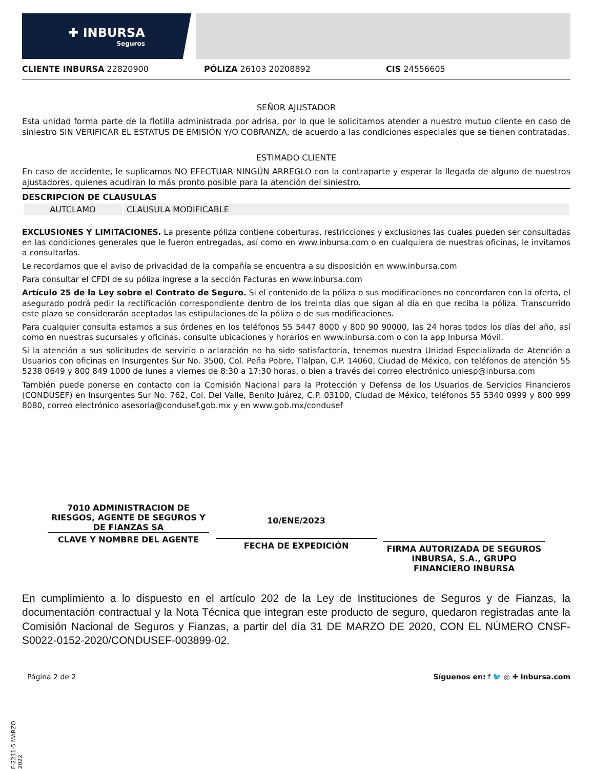✚ INBURSA
Seguros
CLIENTE INBURSA 22820900 PÓLIZA 26103 20208892 CIS 24556605
SEÑOR AJUSTADOR
Esta unidad forma parte de la flotilla administrada por adrisa, por lo que le solicitamos atender a nuestro mutuo cliente en caso de siniestro SIN VERIFICAR EL ESTATUS DE EMISIÓN Y/O COBRANZA, de acuerdo a las condiciones especiales que se tienen contratadas.
ESTIMADO CLIENTE
En caso de accidente, le suplicamos NO EFECTUAR NINGÚN ARREGLO con la contraparte y esperar la llegada de alguno de nuestros ajustadores, quienes acudiran lo más pronto posible para la atención del siniestro.
DESCRIPCION DE CLAUSULAS
| AUTCLAMO | CLAUSULA MODIFICABLE |
EXCLUSIONES Y LIMITACIONES. La presente póliza contiene coberturas, restricciones y exclusiones las cuales pueden ser consultadas en las condiciones generales que le fueron entregadas, así como en www.inbursa.com o en cualquiera de nuestras oficinas, le invitamos a consultarlas.
Le recordamos que el aviso de privacidad de la compañía se encuentra a su disposición en www.inbursa.com
Para consultar el CFDI de su póliza ingrese a la sección Facturas en www.inbursa.com
Artículo 25 de la Ley sobre el Contrato de Seguro. Si el contenido de la póliza o sus modificaciones no concordaren con la oferta, el asegurado podrá pedir la rectificación correspondiente dentro de los treinta días que sigan al día en que reciba la póliza. Transcurrido este plazo se considerarán aceptadas las estipulaciones de la póliza o de sus modificaciones.
Para cualquier consulta estamos a sus órdenes en los teléfonos 55 5447 8000 y 800 90 90000, las 24 horas todos los días del año, así como en nuestras sucursales y oficinas, consulte ubicaciones y horarios en www.inbursa.com o con la app Inbursa Móvil.
Si la atención a sus solicitudes de servicio o aclaración no ha sido satisfactoria, tenemos nuestra Unidad Especializada de Atención a Usuarios con oficinas en Insurgentes Sur No. 3500, Col. Peña Pobre, Tlalpan, C.P. 14060, Ciudad de México, con teléfonos de atención 55 5238 0649 y 800 849 1000 de lunes a viernes de 8:30 a 17:30 horas, o bien a través del correo electrónico uniesp@inbursa.com
También puede ponerse en contacto con la Comisión Nacional para la Protección y Defensa de los Usuarios de Servicios Financieros (CONDUSEF) en Insurgentes Sur No. 762, Col. Del Valle, Benito Juárez, C.P. 03100, Ciudad de México, teléfonos 55 5340 0999 y 800 999 8080, correo electrónico asesoria@condusef.gob.mx y en www.gob.mx/condusef
7010 ADMINISTRACION DE RIESGOS, AGENTE DE SEGUROS Y DE FIANZAS SA
CLAVE Y NOMBRE DEL AGENTE
10/ENE/2023
FECHA DE EXPEDICIÓN
FIRMA AUTORIZADA DE SEGUROS INBURSA, S.A., GRUPO FINANCIERO INBURSA
En cumplimiento a lo dispuesto en el artículo 202 de la Ley de Instituciones de Seguros y de Fianzas, la documentación contractual y la Nota Técnica que integran este producto de seguro, quedaron registradas ante la Comisión Nacional de Seguros y Fianzas, a partir del día 31 DE MARZO DE 2020, CON EL NÚMERO CNSF-S0022-0152-2020/CONDUSEF-003899-02.
Página 2 de 2 Síguenos en: f 🐦 ◎ ✚ inbursa.com
F-2211-5 MARZO 2022